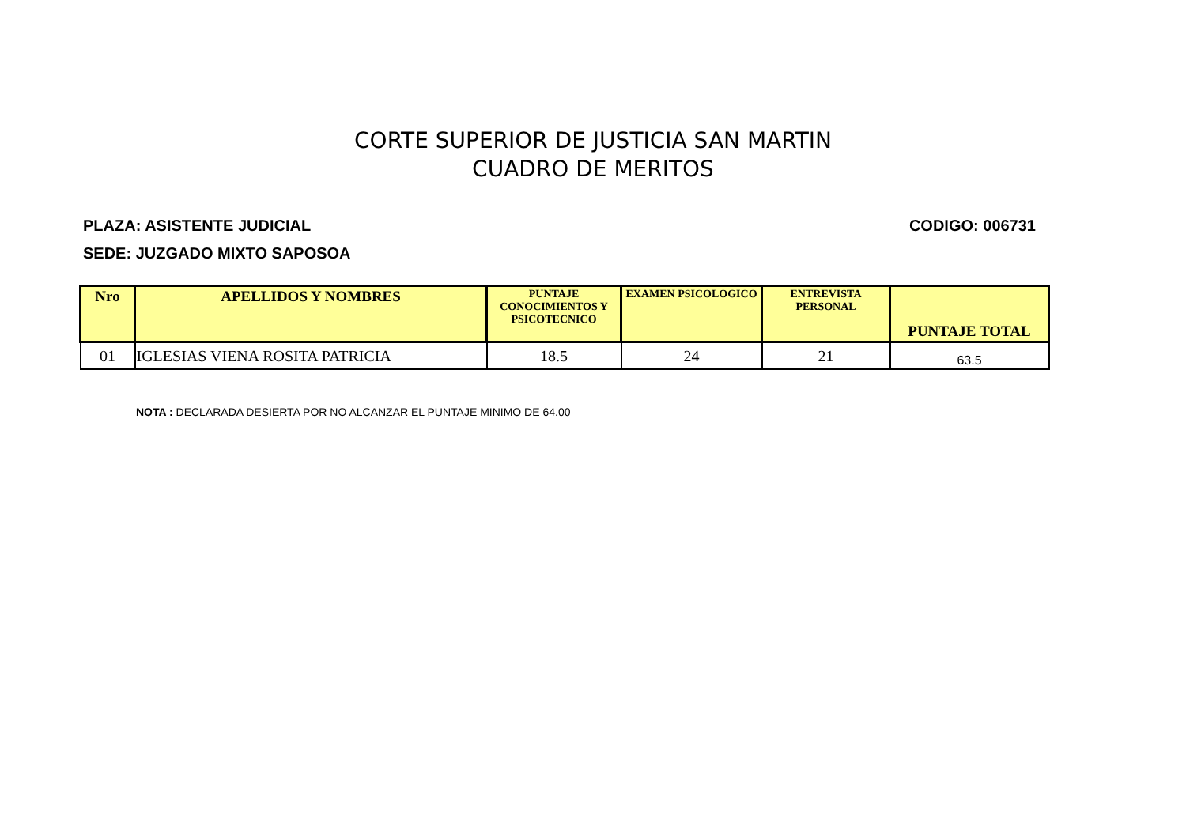CORTE SUPERIOR DE JUSTICIA SAN MARTIN
CUADRO DE MERITOS
PLAZA: ASISTENTE JUDICIAL CODIGO: 006731
SEDE: JUZGADO MIXTO SAPOSOA
| Nro | APELLIDOS Y NOMBRES | PUNTAJE CONOCIMIENTOS Y PSICOTECNICO | EXAMEN PSICOLOGICO | ENTREVISTA PERSONAL | PUNTAJE TOTAL |
| --- | --- | --- | --- | --- | --- |
| 01 | IGLESIAS VIENA ROSITA PATRICIA | 18.5 | 24 | 21 | 63.5 |
NOTA : DECLARADA DESIERTA POR NO ALCANZAR EL PUNTAJE MINIMO DE 64.00